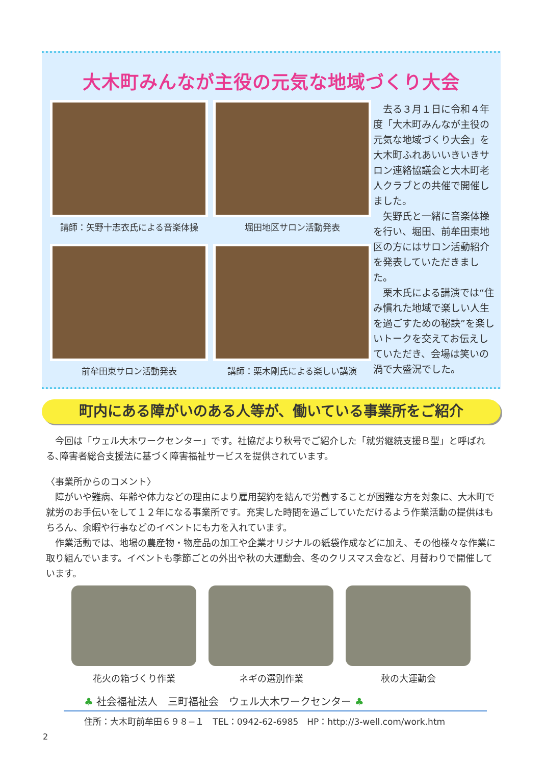大木町みんなが主役の元気な地域づくり大会
講師：矢野十志衣氏による音楽体操
堀田地区サロン活動発表
前牟田東サロン活動発表
講師：栗木剛氏による楽しい講演
　去る３月１日に令和４年度「大木町みんなが主役の元気な地域づくり大会」を大木町ふれあいいきいきサロン連絡協議会と大木町老人クラブとの共催で開催しました。
　矢野氏と一緒に音楽体操を行い、堀田、前牟田東地区の方にはサロン活動紹介を発表していただきました。
　栗木氏による講演では“住み慣れた地域で楽しい人生を過ごすための秘訣”を楽しいトークを交えてお伝えしていただき、会場は笑いの渦で大盛況でした。
町内にある障がいのある人等が、働いている事業所をご紹介
　今回は「ウェル大木ワークセンター」です。社協だより秋号でご紹介した「就労継続支援Ｂ型」と呼ばれる､障害者総合支援法に基づく障害福祉サービスを提供されています。
〈事業所からのコメント〉
　障がいや難病、年齢や体力などの理由により雇用契約を結んで労働することが困難な方を対象に、大木町で就労のお手伝いをして１２年になる事業所です。充実した時間を過ごしていただけるよう作業活動の提供はもちろん、余暇や行事などのイベントにも力を入れています。
　作業活動では、地場の農産物・物産品の加工や企業オリジナルの紙袋作成などに加え、その他様々な作業に取り組んでいます。イベントも季節ごとの外出や秋の大運動会、冬のクリスマス会など、月替わりで開催しています。
花火の箱づくり作業 ネギの選別作業 秋の大運動会
♣ 社会福祉法人　三町福祉会　ウェル大木ワークセンター ♣
住所：大木町前牟田６９８−１　TEL：0942-62-6985　HP：http://3-well.com/work.htm
2